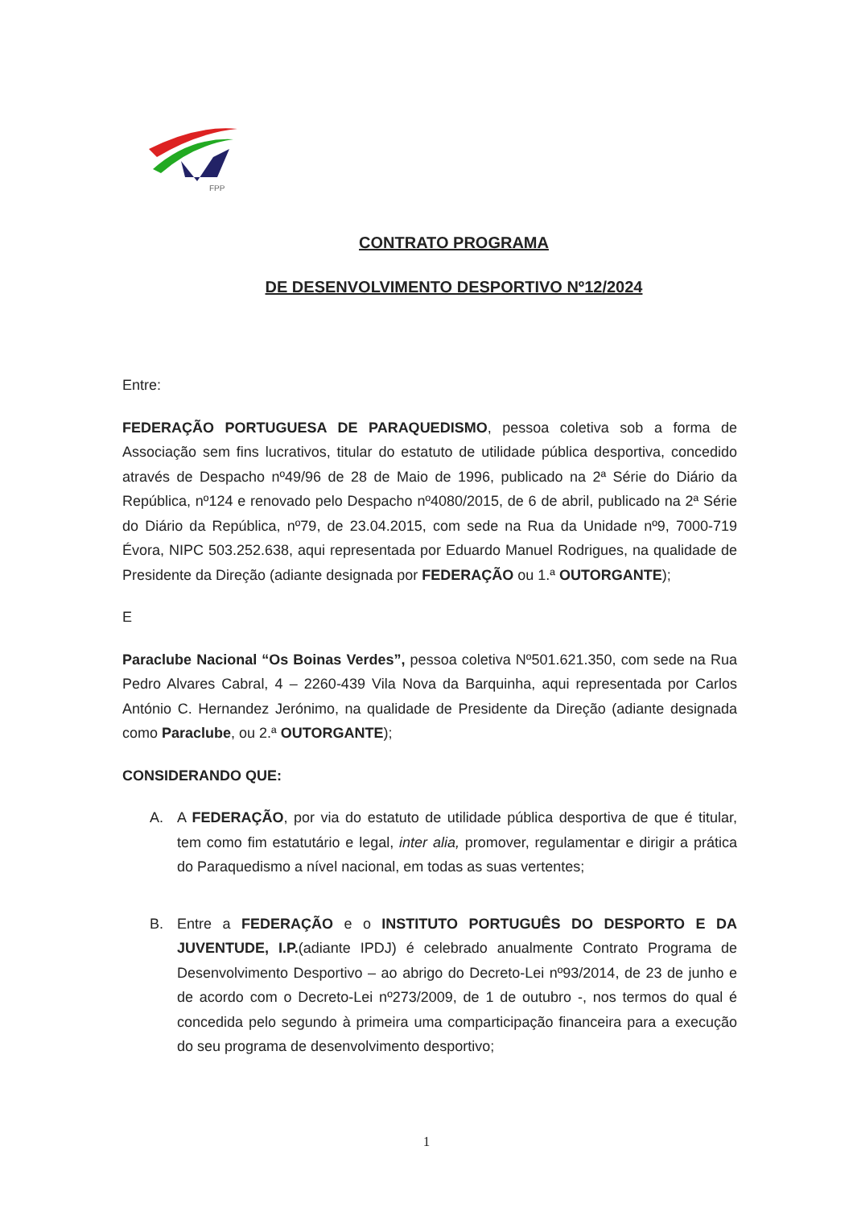FPP
CONTRATO PROGRAMA
DE DESENVOLVIMENTO DESPORTIVO Nº12/2024
Entre:
FEDERAÇÃO PORTUGUESA DE PARAQUEDISMO, pessoa coletiva sob a forma de Associação sem fins lucrativos, titular do estatuto de utilidade pública desportiva, concedido através de Despacho nº49/96 de 28 de Maio de 1996, publicado na 2ª Série do Diário da República, nº124 e renovado pelo Despacho nº4080/2015, de 6 de abril, publicado na 2ª Série do Diário da República, nº79, de 23.04.2015, com sede na Rua da Unidade nº9, 7000-719 Évora, NIPC 503.252.638, aqui representada por Eduardo Manuel Rodrigues, na qualidade de Presidente da Direção (adiante designada por FEDERAÇÃO ou 1.ª OUTORGANTE);
E
Paraclube Nacional “Os Boinas Verdes”, pessoa coletiva Nº501.621.350, com sede na Rua Pedro Alvares Cabral, 4 – 2260-439 Vila Nova da Barquinha, aqui representada por Carlos António C. Hernandez Jerónimo, na qualidade de Presidente da Direção (adiante designada como Paraclube, ou 2.ª OUTORGANTE);
CONSIDERANDO QUE:
A. A FEDERAÇÃO, por via do estatuto de utilidade pública desportiva de que é titular, tem como fim estatutário e legal, inter alia, promover, regulamentar e dirigir a prática do Paraquedismo a nível nacional, em todas as suas vertentes;
B. Entre a FEDERAÇÃO e o INSTITUTO PORTUGUÊS DO DESPORTO E DA JUVENTUDE, I.P.(adiante IPDJ) é celebrado anualmente Contrato Programa de Desenvolvimento Desportivo – ao abrigo do Decreto-Lei nº93/2014, de 23 de junho e de acordo com o Decreto-Lei nº273/2009, de 1 de outubro -, nos termos do qual é concedida pelo segundo à primeira uma comparticipação financeira para a execução do seu programa de desenvolvimento desportivo;
1